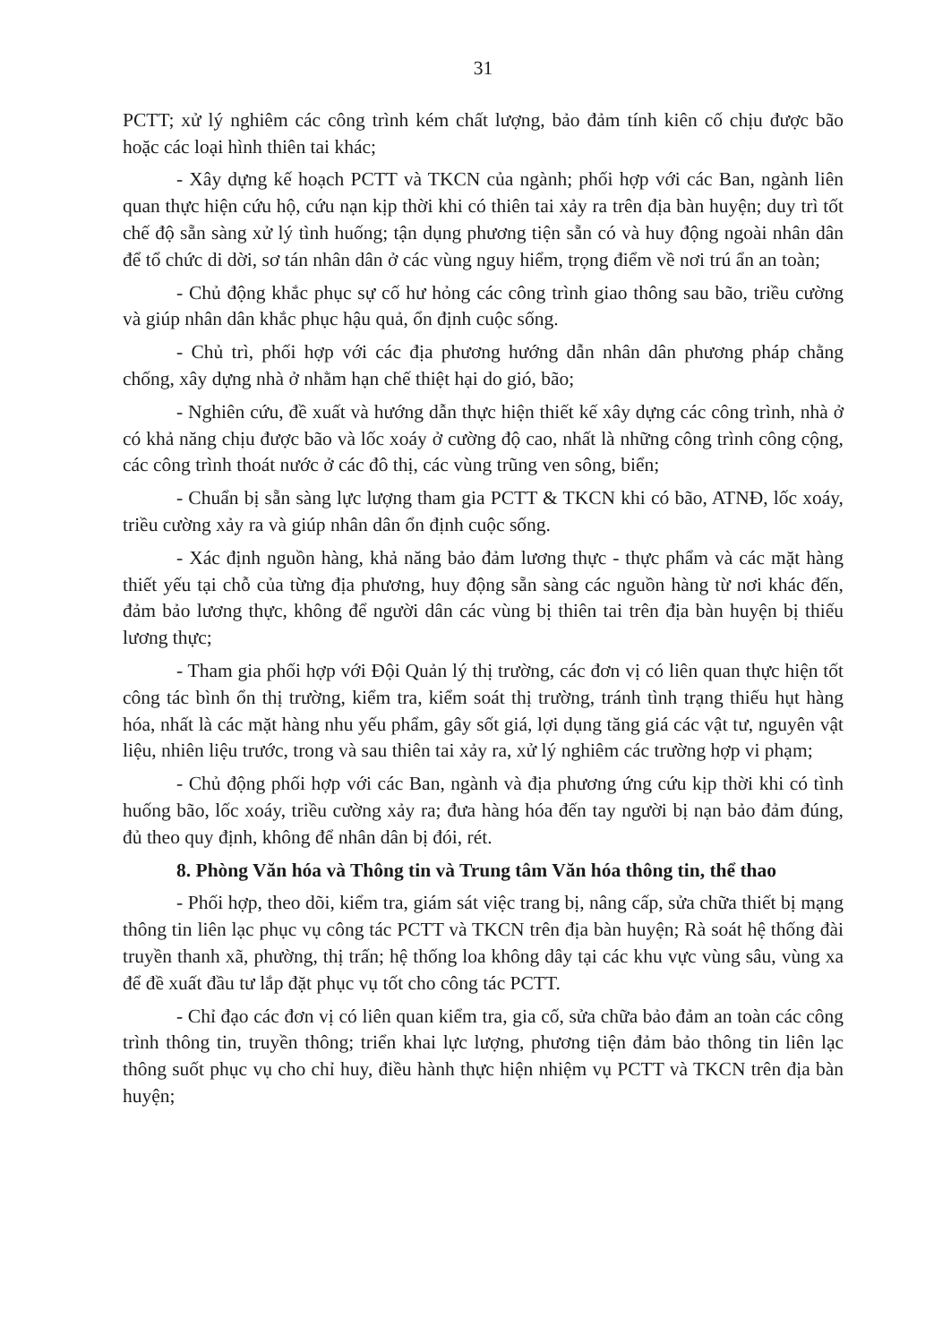31
PCTT; xử lý nghiêm các công trình kém chất lượng, bảo đảm tính kiên cố chịu được bão hoặc các loại hình thiên tai khác;
- Xây dựng kế hoạch PCTT và TKCN của ngành; phối hợp với các Ban, ngành liên quan thực hiện cứu hộ, cứu nạn kịp thời khi có thiên tai xảy ra trên địa bàn huyện; duy trì tốt chế độ sẵn sàng xử lý tình huống; tận dụng phương tiện sẵn có và huy động ngoài nhân dân để tổ chức di dời, sơ tán nhân dân ở các vùng nguy hiểm, trọng điểm về nơi trú ẩn an toàn;
- Chủ động khắc phục sự cố hư hỏng các công trình giao thông sau bão, triều cường và giúp nhân dân khắc phục hậu quả, ổn định cuộc sống.
- Chủ trì, phối hợp với các địa phương hướng dẫn nhân dân phương pháp chằng chống, xây dựng nhà ở nhằm hạn chế thiệt hại do gió, bão;
- Nghiên cứu, đề xuất và hướng dẫn thực hiện thiết kế xây dựng các công trình, nhà ở có khả năng chịu được bão và lốc xoáy ở cường độ cao, nhất là những công trình công cộng, các công trình thoát nước ở các đô thị, các vùng trũng ven sông, biển;
- Chuẩn bị sẵn sàng lực lượng tham gia PCTT & TKCN khi có bão, ATNĐ, lốc xoáy, triều cường xảy ra và giúp nhân dân ổn định cuộc sống.
- Xác định nguồn hàng, khả năng bảo đảm lương thực - thực phẩm và các mặt hàng thiết yếu tại chỗ của từng địa phương, huy động sẵn sàng các nguồn hàng từ nơi khác đến, đảm bảo lương thực, không để người dân các vùng bị thiên tai trên địa bàn huyện bị thiếu lương thực;
- Tham gia phối hợp với Đội Quản lý thị trường, các đơn vị có liên quan thực hiện tốt công tác bình ổn thị trường, kiểm tra, kiểm soát thị trường, tránh tình trạng thiếu hụt hàng hóa, nhất là các mặt hàng nhu yếu phẩm, gây sốt giá, lợi dụng tăng giá các vật tư, nguyên vật liệu, nhiên liệu trước, trong và sau thiên tai xảy ra, xử lý nghiêm các trường hợp vi phạm;
- Chủ động phối hợp với các Ban, ngành và địa phương ứng cứu kịp thời khi có tình huống bão, lốc xoáy, triều cường xảy ra; đưa hàng hóa đến tay người bị nạn bảo đảm đúng, đủ theo quy định, không để nhân dân bị đói, rét.
8. Phòng Văn hóa và Thông tin và Trung tâm Văn hóa thông tin, thể thao
- Phối hợp, theo dõi, kiểm tra, giám sát việc trang bị, nâng cấp, sửa chữa thiết bị mạng thông tin liên lạc phục vụ công tác PCTT và TKCN trên địa bàn huyện; Rà soát hệ thống đài truyền thanh xã, phường, thị trấn; hệ thống loa không dây tại các khu vực vùng sâu, vùng xa để đề xuất đầu tư lắp đặt phục vụ tốt cho công tác PCTT.
- Chỉ đạo các đơn vị có liên quan kiểm tra, gia cố, sửa chữa bảo đảm an toàn các công trình thông tin, truyền thông; triển khai lực lượng, phương tiện đảm bảo thông tin liên lạc thông suốt phục vụ cho chỉ huy, điều hành thực hiện nhiệm vụ PCTT và TKCN trên địa bàn huyện;